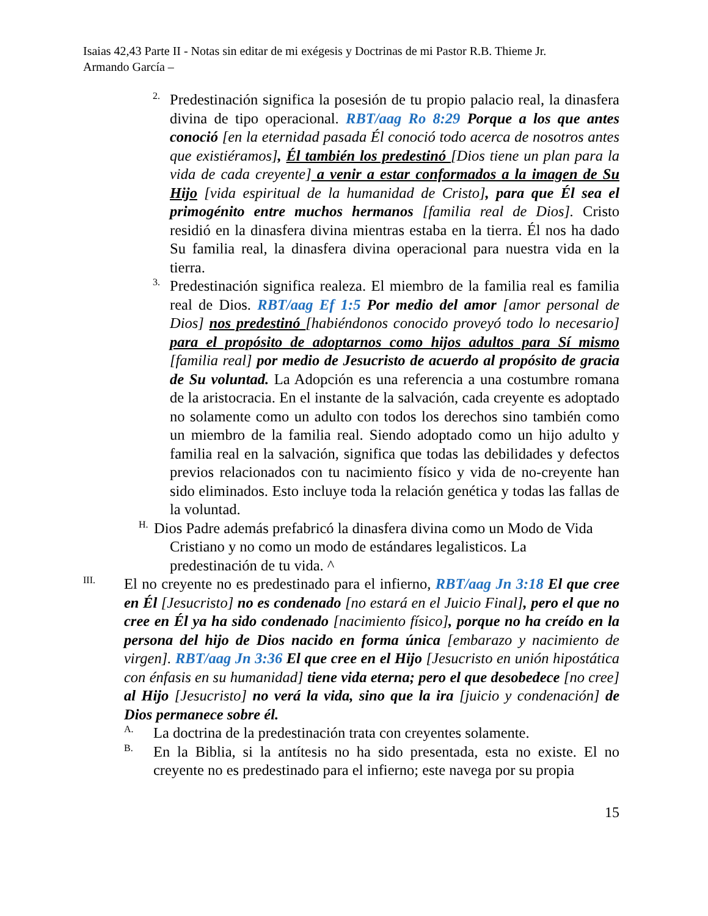Isaias 42,43 Parte II - Notas sin editar de mi exégesis y Doctrinas de mi Pastor R.B. Thieme Jr.
Armando García –
2.
Predestinación significa la posesión de tu propio palacio real, la dinasfera divina de tipo operacional. RBT/aag Ro 8:29 Porque a los que antes conoció [en la eternidad pasada Él conoció todo acerca de nosotros antes que existiéramos], Él también los predestinó [Dios tiene un plan para la vida de cada creyente] a venir a estar conformados a la imagen de Su Hijo [vida espiritual de la humanidad de Cristo], para que Él sea el primogénito entre muchos hermanos [familia real de Dios]. Cristo residió en la dinasfera divina mientras estaba en la tierra. Él nos ha dado Su familia real, la dinasfera divina operacional para nuestra vida en la tierra.
3.
Predestinación significa realeza. El miembro de la familia real es familia real de Dios. RBT/aag Ef 1:5 Por medio del amor [amor personal de Dios] nos predestinó [habiéndonos conocido proveyó todo lo necesario] para el propósito de adoptarnos como hijos adultos para Sí mismo [familia real] por medio de Jesucristo de acuerdo al propósito de gracia de Su voluntad. La Adopción es una referencia a una costumbre romana de la aristocracia. En el instante de la salvación, cada creyente es adoptado no solamente como un adulto con todos los derechos sino también como un miembro de la familia real. Siendo adoptado como un hijo adulto y familia real en la salvación, significa que todas las debilidades y defectos previos relacionados con tu nacimiento físico y vida de no-creyente han sido eliminados. Esto incluye toda la relación genética y todas las fallas de la voluntad.
H.
Dios Padre además prefabricó la dinasfera divina como un Modo de Vida
Cristiano y no como un modo de estándares legalisticos. La
predestinación de tu vida. ^
III.
El no creyente no es predestinado para el infierno, RBT/aag Jn 3:18 El que cree en Él [Jesucristo] no es condenado [no estará en el Juicio Final], pero el que no cree en Él ya ha sido condenado [nacimiento físico], porque no ha creído en la persona del hijo de Dios nacido en forma única [embarazo y nacimiento de virgen]. RBT/aag Jn 3:36 El que cree en el Hijo [Jesucristo en unión hipostática con énfasis en su humanidad] tiene vida eterna; pero el que desobedece [no cree] al Hijo [Jesucristo] no verá la vida, sino que la ira [juicio y condenación] de Dios permanece sobre él.
A.
La doctrina de la predestinación trata con creyentes solamente.
B.
En la Biblia, si la antítesis no ha sido presentada, esta no existe. El no creyente no es predestinado para el infierno; este navega por su propia
15